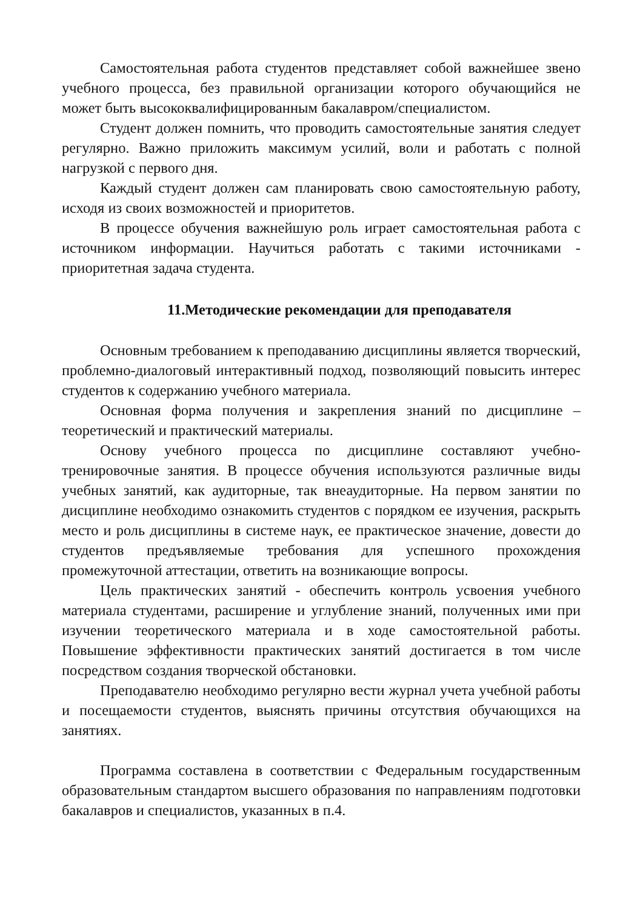Самостоятельная работа студентов представляет собой важнейшее звено учебного процесса, без правильной организации которого обучающийся не может быть высококвалифицированным бакалавром/специалистом.
Студент должен помнить, что проводить самостоятельные занятия следует регулярно. Важно приложить максимум усилий, воли и работать с полной нагрузкой с первого дня.
Каждый студент должен сам планировать свою самостоятельную работу, исходя из своих возможностей и приоритетов.
В процессе обучения важнейшую роль играет самостоятельная работа с источником информации. Научиться работать с такими источниками - приоритетная задача студента.
11.Методические рекомендации для преподавателя
Основным требованием к преподаванию дисциплины является творческий, проблемно-диалоговый интерактивный подход, позволяющий повысить интерес студентов к содержанию учебного материала.
Основная форма получения и закрепления знаний по дисциплине – теоретический и практический материалы.
Основу учебного процесса по дисциплине составляют учебно-тренировочные занятия. В процессе обучения используются различные виды учебных занятий, как аудиторные, так внеаудиторные. На первом занятии по дисциплине необходимо ознакомить студентов с порядком ее изучения, раскрыть место и роль дисциплины в системе наук, ее практическое значение, довести до студентов предъявляемые требования для успешного прохождения промежуточной аттестации, ответить на возникающие вопросы.
Цель практических занятий - обеспечить контроль усвоения учебного материала студентами, расширение и углубление знаний, полученных ими при изучении теоретического материала и в ходе самостоятельной работы. Повышение эффективности практических занятий достигается в том числе посредством создания творческой обстановки.
Преподавателю необходимо регулярно вести журнал учета учебной работы и посещаемости студентов, выяснять причины отсутствия обучающихся на занятиях.
Программа составлена в соответствии с Федеральным государственным образовательным стандартом высшего образования по направлениям подготовки бакалавров и специалистов, указанных в п.4.